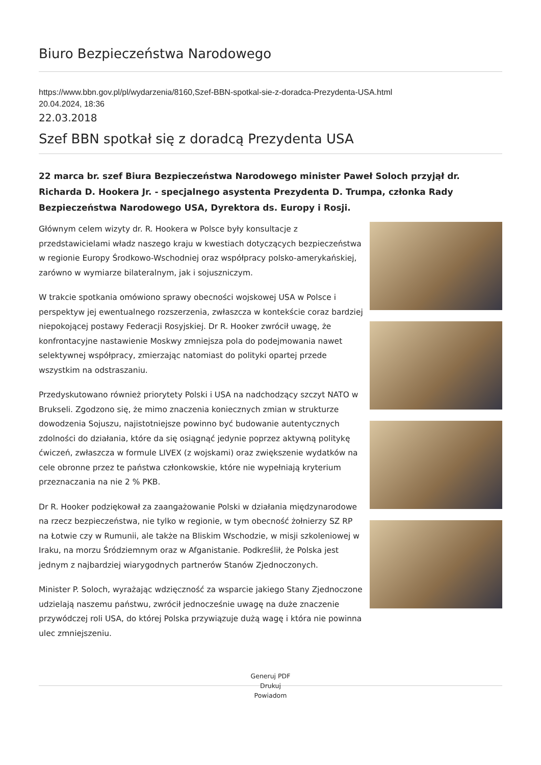Biuro Bezpieczeństwa Narodowego
https://www.bbn.gov.pl/pl/wydarzenia/8160,Szef-BBN-spotkal-sie-z-doradca-Prezydenta-USA.html
20.04.2024, 18:36
22.03.2018
Szef BBN spotkał się z doradcą Prezydenta USA
22 marca br. szef Biura Bezpieczeństwa Narodowego minister Paweł Soloch przyjął dr. Richarda D. Hookera Jr. - specjalnego asystenta Prezydenta D. Trumpa, członka Rady Bezpieczeństwa Narodowego USA, Dyrektora ds. Europy i Rosji.
Głównym celem wizyty dr. R. Hookera w Polsce były konsultacje z przedstawicielami władz naszego kraju w kwestiach dotyczących bezpieczeństwa w regionie Europy Środkowo-Wschodniej oraz współpracy polsko-amerykańskiej, zarówno w wymiarze bilateralnym, jak i sojuszniczym.
W trakcie spotkania omówiono sprawy obecności wojskowej USA w Polsce i perspektyw jej ewentualnego rozszerzenia, zwłaszcza w kontekście coraz bardziej niepokojącej postawy Federacji Rosyjskiej. Dr R. Hooker zwrócił uwagę, że konfrontacyjne nastawienie Moskwy zmniejsza pola do podejmowania nawet selektywnej współpracy, zmierzając natomiast do polityki opartej przede wszystkim na odstraszaniu.
Przedyskutowano również priorytety Polski i USA na nadchodzący szczyt NATO w Brukseli. Zgodzono się, że mimo znaczenia koniecznych zmian w strukturze dowodzenia Sojuszu, najistotniejsze powinno być budowanie autentycznych zdolności do działania, które da się osiągnąć jedynie poprzez aktywną politykę ćwiczeń, zwłaszcza w formule LIVEX (z wojskami) oraz zwiększenie wydatków na cele obronne przez te państwa członkowskie, które nie wypełniają kryterium przeznaczania na nie 2 % PKB.
Dr R. Hooker podziękował za zaangażowanie Polski w działania międzynarodowe na rzecz bezpieczeństwa, nie tylko w regionie, w tym obecność żołnierzy SZ RP na Łotwie czy w Rumunii, ale także na Bliskim Wschodzie, w misji szkoleniowej w Iraku, na morzu Śródziemnym oraz w Afganistanie. Podkreślił, że Polska jest jednym z najbardziej wiarygodnych partnerów Stanów Zjednoczonych.
Minister P. Soloch, wyrażając wdzięczność za wsparcie jakiego Stany Zjednoczone udzielają naszemu państwu, zwrócił jednocześnie uwagę na duże znaczenie przywódczej roli USA, do której Polska przywiązuje dużą wagę i która nie powinna ulec zmniejszeniu.
Generuj PDF
Drukuj
Powiadom